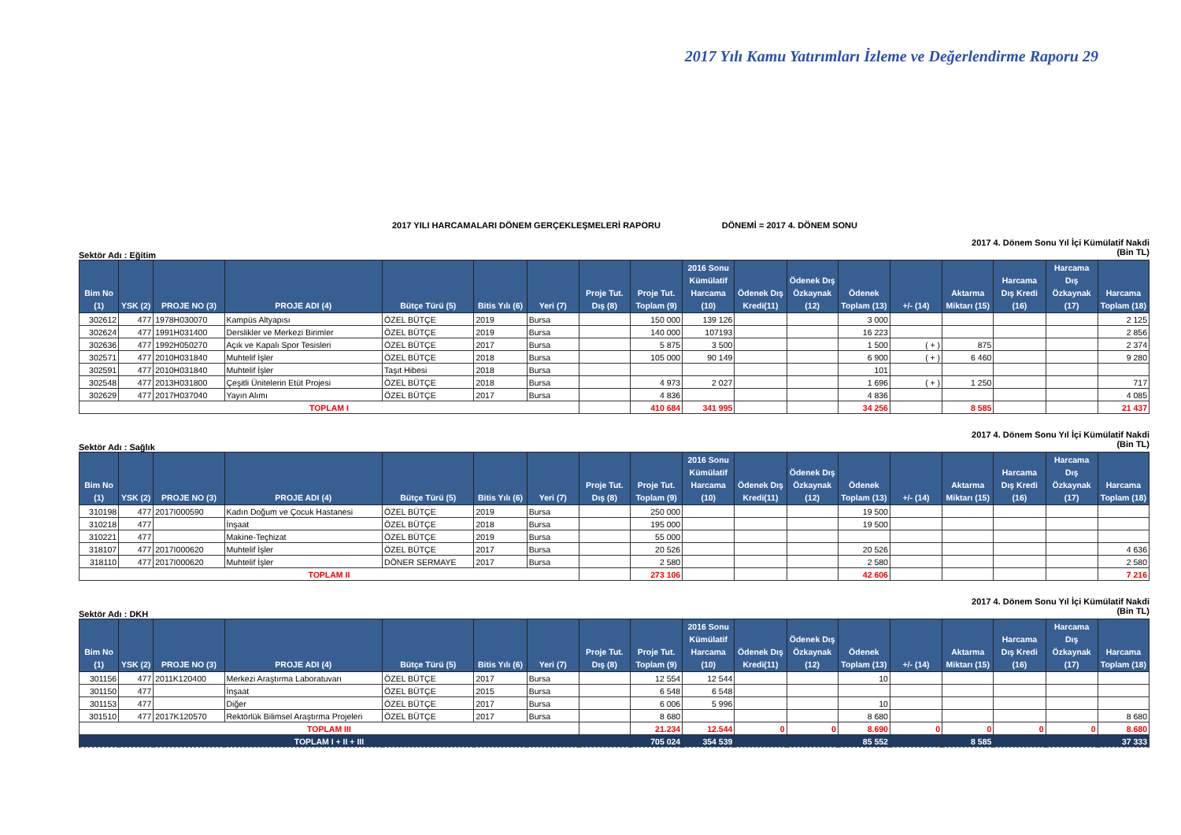2017 Yılı Kamu Yatırımları İzleme ve Değerlendirme Raporu 29
2017 YILI HARCAMALARI DÖNEM GERÇEKLEŞMELERİ RAPORU DÖNEMİ = 2017 4. DÖNEM SONU
Sektör Adı : Eğitim 2017 4. Dönem Sonu Yıl İçi Kümülatif Nakdi
(Bin TL)
| Bim No (1) | YSK (2) | PROJE NO (3) | PROJE ADI (4) | Bütçe Türü (5) | Bitis Yılı (6) | Yeri (7) | Proje Tut. Dış (8) | Proje Tut. Toplam (9) | 2016 Sonu Kümülatif Harcama (10) | Ödenek Dış Kredi(11) | Ödenek Dış Özkaynak (12) | Ödenek Toplam (13) | +/- (14) | Aktarma Miktarı (15) | Harcama Dış Kredi (16) | Harcama Dış Özkaynak (17) | Harcama Toplam (18) |
| --- | --- | --- | --- | --- | --- | --- | --- | --- | --- | --- | --- | --- | --- | --- | --- | --- | --- |
| 302612 | 477 | 1978H030070 | Kampüs Altyapısı | ÖZEL BÜTÇE | 2019 | Bursa | | 150 000 | 139 126 | | | 3 000 | | | | | 2 125 |
| 302624 | 477 | 1991H031400 | Derslikler ve Merkezi Birimler | ÖZEL BÜTÇE | 2019 | Bursa | | 140 000 | 107193 | | | 16 223 | | | | | 2 856 |
| 302636 | 477 | 1992H050270 | Açık ve Kapalı Spor Tesisleri | ÖZEL BÜTÇE | 2017 | Bursa | | 5 875 | 3 500 | | | 1 500 | ( + ) | 875 | | | 2 374 |
| 302571 | 477 | 2010H031840 | Muhtelif İşler | ÖZEL BÜTÇE | 2018 | Bursa | | 105 000 | 90 149 | | | 6 900 | ( + ) | 6 460 | | | 9 280 |
| 302591 | 477 | 2010H031840 | Muhtelif İşler | Taşıt Hibesi | 2018 | Bursa | | | | | | 101 | | | | | |
| 302548 | 477 | 2013H031800 | Çeşitli Ünitelerin Etüt Projesi | ÖZEL BÜTÇE | 2018 | Bursa | | 4 973 | 2 027 | | | 1 696 | ( + ) | 1 250 | | | 717 |
| 302629 | 477 | 2017H037040 | Yayın Alımı | ÖZEL BÜTÇE | 2017 | Bursa | | 4 836 | | | | 4 836 | | | | | 4 085 |
| TOPLAM I | | | | | | | | 410 684 | 341 995 | | | 34 256 | | 8 585 | | | 21 437 |
Sektör Adı : Sağlık 2017 4. Dönem Sonu Yıl İçi Kümülatif Nakdi
(Bin TL)
| Bim No (1) | YSK (2) | PROJE NO (3) | PROJE ADI (4) | Bütçe Türü (5) | Bitis Yılı (6) | Yeri (7) | Proje Tut. Dış (8) | Proje Tut. Toplam (9) | 2016 Sonu Kümülatif Harcama (10) | Ödenek Dış Kredi(11) | Ödenek Dış Özkaynak (12) | Ödenek Toplam (13) | +/- (14) | Aktarma Miktarı (15) | Harcama Dış Kredi (16) | Harcama Dış Özkaynak (17) | Harcama Toplam (18) |
| --- | --- | --- | --- | --- | --- | --- | --- | --- | --- | --- | --- | --- | --- | --- | --- | --- | --- |
| 310198 | 477 | 2017I000590 | Kadın Doğum ve Çocuk Hastanesi | ÖZEL BÜTÇE | 2019 | Bursa | | 250 000 | | | | 19 500 | | | | | |
| 310218 | 477 | | İnşaat | ÖZEL BÜTÇE | 2018 | Bursa | | 195 000 | | | | 19 500 | | | | | |
| 310221 | 477 | | Makine-Teçhizat | ÖZEL BÜTÇE | 2019 | Bursa | | 55 000 | | | | | | | | | |
| 318107 | 477 | 2017I000620 | Muhtelif İşler | ÖZEL BÜTÇE | 2017 | Bursa | | 20 526 | | | | 20 526 | | | | | 4 636 |
| 318110 | 477 | 2017I000620 | Muhtelif İşler | DÖNER SERMAYE | 2017 | Bursa | | 2 580 | | | | 2 580 | | | | | 2 580 |
| TOPLAM II | | | | | | | | 273 106 | | | | 42 606 | | | | | 7 216 |
Sektör Adı : DKH 2017 4. Dönem Sonu Yıl İçi Kümülatif Nakdi
(Bin TL)
| Bim No (1) | YSK (2) | PROJE NO (3) | PROJE ADI (4) | Bütçe Türü (5) | Bitis Yılı (6) | Yeri (7) | Proje Tut. Dış (8) | Proje Tut. Toplam (9) | 2016 Sonu Kümülatif Harcama (10) | Ödenek Dış Kredi(11) | Ödenek Dış Özkaynak (12) | Ödenek Toplam (13) | +/- (14) | Aktarma Miktarı (15) | Harcama Dış Kredi (16) | Harcama Dış Özkaynak (17) | Harcama Toplam (18) |
| --- | --- | --- | --- | --- | --- | --- | --- | --- | --- | --- | --- | --- | --- | --- | --- | --- | --- |
| 301156 | 477 | 2011K120400 | Merkezi Araştırma Laboratuvarı | ÖZEL BÜTÇE | 2017 | Bursa | | 12 554 | 12 544 | | | 10 | | | | | |
| 301150 | 477 | | İnşaat | ÖZEL BÜTÇE | 2015 | Bursa | | 6 548 | 6 548 | | | | | | | | |
| 301153 | 477 | | Diğer | ÖZEL BÜTÇE | 2017 | Bursa | | 6 006 | 5 996 | | | 10 | | | | | |
| 301510 | 477 | 2017K120570 | Rektörlük Bilimsel Araştırma Projeleri | ÖZEL BÜTÇE | 2017 | Bursa | | 8 680 | | | | 8 680 | | | | | 8 680 |
| TOPLAM III | | | | | | | | 21.234 | 12.544 | 0 | 0 | 8.690 | 0 | 0 | 0 | 0 | 8.680 |
| TOPLAM I + II + III | | | | | | | | 705 024 | 354 539 | | | 85 552 | | 8 585 | | | 37 333 |